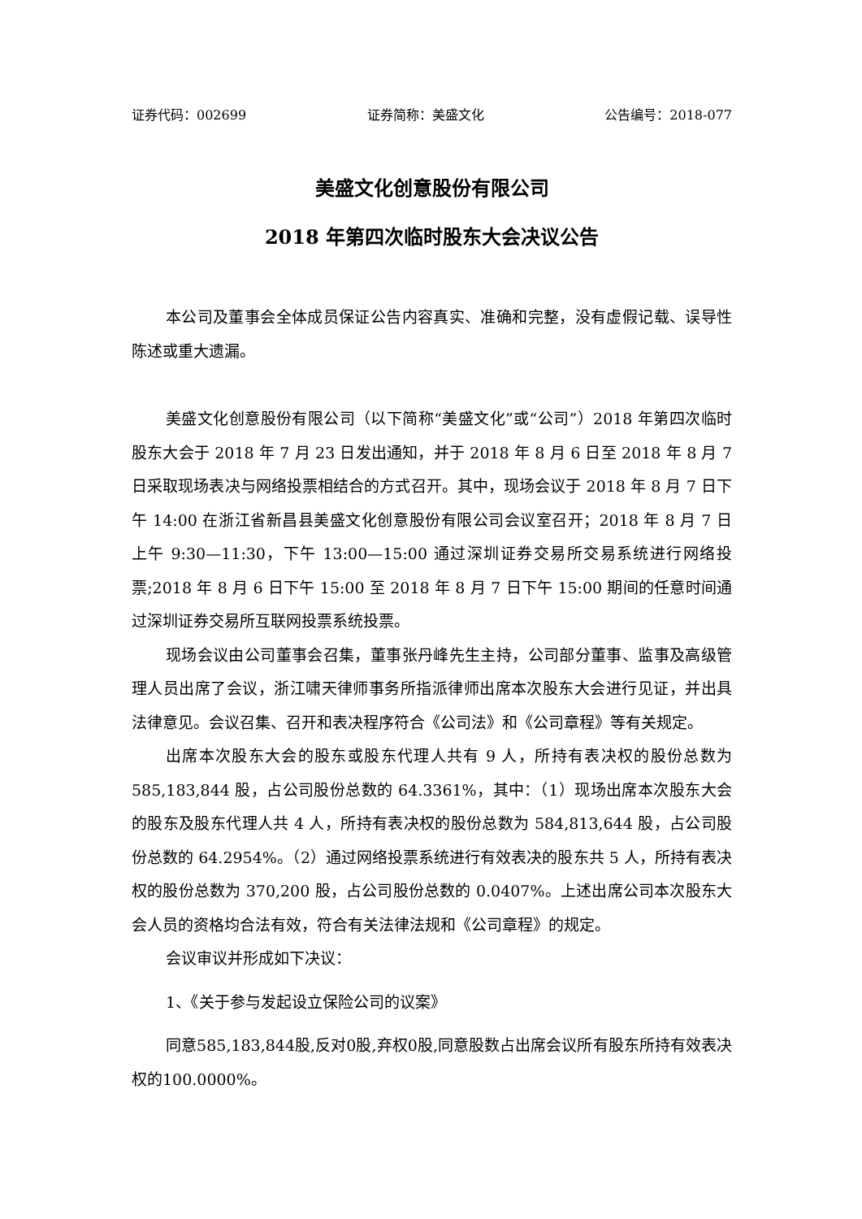证券代码：002699 证券简称：美盛文化 公告编号：2018-077
美盛文化创意股份有限公司
2018 年第四次临时股东大会决议公告
本公司及董事会全体成员保证公告内容真实、准确和完整，没有虚假记载、误导性陈述或重大遗漏。
美盛文化创意股份有限公司（以下简称“美盛文化”或“公司”）2018 年第四次临时股东大会于 2018 年 7 月 23 日发出通知，并于 2018 年 8 月 6 日至 2018 年 8 月 7 日采取现场表决与网络投票相结合的方式召开。其中，现场会议于 2018 年 8 月 7 日下午 14:00 在浙江省新昌县美盛文化创意股份有限公司会议室召开；2018 年 8 月 7 日上午 9:30—11:30，下午 13:00—15:00 通过深圳证券交易所交易系统进行网络投票;2018 年 8 月 6 日下午 15:00 至 2018 年 8 月 7 日下午 15:00 期间的任意时间通过深圳证券交易所互联网投票系统投票。
现场会议由公司董事会召集，董事张丹峰先生主持，公司部分董事、监事及高级管理人员出席了会议，浙江啸天律师事务所指派律师出席本次股东大会进行见证，并出具法律意见。会议召集、召开和表决程序符合《公司法》和《公司章程》等有关规定。
出席本次股东大会的股东或股东代理人共有 9 人，所持有表决权的股份总数为 585,183,844 股，占公司股份总数的 64.3361%，其中：（1）现场出席本次股东大会的股东及股东代理人共 4 人，所持有表决权的股份总数为 584,813,644 股，占公司股份总数的 64.2954%。（2）通过网络投票系统进行有效表决的股东共 5 人，所持有表决权的股份总数为 370,200 股，占公司股份总数的 0.0407%。上述出席公司本次股东大会人员的资格均合法有效，符合有关法律法规和《公司章程》的规定。
会议审议并形成如下决议：
1、《关于参与发起设立保险公司的议案》
同意585,183,844股,反对0股,弃权0股,同意股数占出席会议所有股东所持有效表决权的100.0000%。